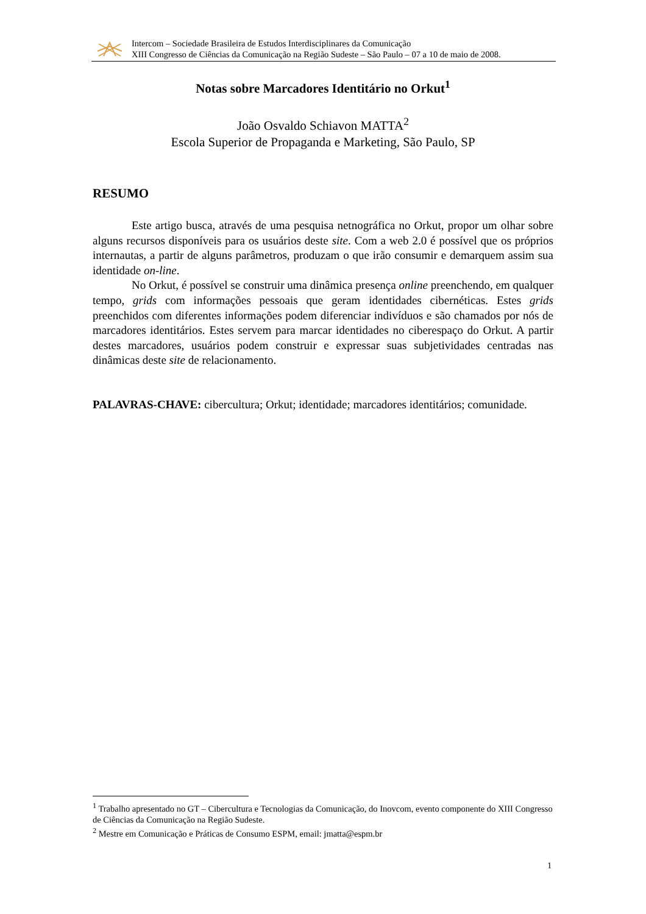Intercom – Sociedade Brasileira de Estudos Interdisciplinares da Comunicação
XIII Congresso de Ciências da Comunicação na Região Sudeste – São Paulo – 07 a 10 de maio de 2008.
Notas sobre Marcadores Identitário no Orkut<sup>1</sup>
João Osvaldo Schiavon MATTA<sup>2</sup>
Escola Superior de Propaganda e Marketing, São Paulo, SP
RESUMO
Este artigo busca, através de uma pesquisa netnográfica no Orkut, propor um olhar sobre alguns recursos disponíveis para os usuários deste site. Com a web 2.0 é possível que os próprios internautas, a partir de alguns parâmetros, produzam o que irão consumir e demarquem assim sua identidade on-line.
No Orkut, é possível se construir uma dinâmica presença online preenchendo, em qualquer tempo, grids com informações pessoais que geram identidades cibernéticas. Estes grids preenchidos com diferentes informações podem diferenciar indivíduos e são chamados por nós de marcadores identitários. Estes servem para marcar identidades no ciberespaço do Orkut. A partir destes marcadores, usuários podem construir e expressar suas subjetividades centradas nas dinâmicas deste site de relacionamento.
PALAVRAS-CHAVE: cibercultura; Orkut; identidade; marcadores identitários; comunidade.
<sup>1</sup> Trabalho apresentado no GT – Cibercultura e Tecnologias da Comunicação, do Inovcom, evento componente do XIII Congresso de Ciências da Comunicação na Região Sudeste.
<sup>2</sup> Mestre em Comunicação e Práticas de Consumo ESPM, email: jmatta@espm.br
1